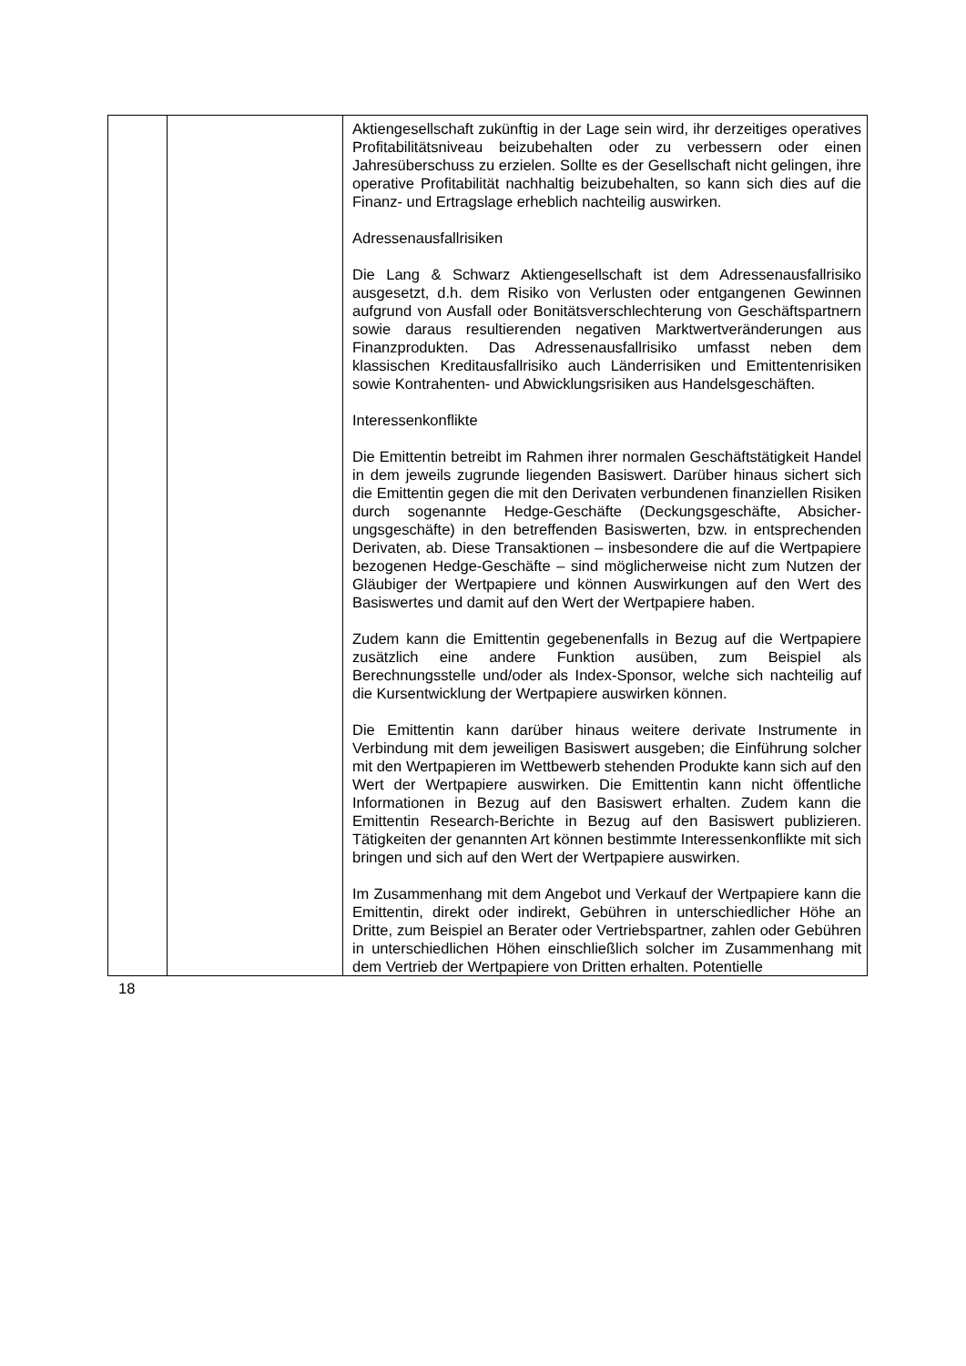| | | Aktiengesellschaft zukünftig in der Lage sein wird, ihr derzeitiges operatives Profitabilitätsniveau beizubehalten oder zu verbessern oder einen Jahresüberschuss zu erzielen. Sollte es der Gesellschaft nicht gelingen, ihre operative Profitabilität nachhaltig beizubehalten, so kann sich dies auf die Finanz- und Ertragslage erheblich nachteilig auswirken. Adressenausfallrisiken Die Lang & Schwarz Aktiengesellschaft ist dem Adressen­ausfallrisiko ausgesetzt, d.h. dem Risiko von Verlusten oder entgangenen Gewinnen aufgrund von Ausfall oder Bonitäts­verschlechterung von Geschäftspartnern sowie daraus resultierenden negativen Marktwertveränderungen aus Finanz­produkten. Das Adressenausfallrisiko umfasst neben dem klassischen Kreditausfallrisiko auch Länderrisiken und Emittentenrisiken sowie Kontrahenten- und Abwicklungsrisiken aus Handelsgeschäften. Interessenkonflikte Die Emittentin betreibt im Rahmen ihrer normalen Geschäftstätigkeit Handel in dem jeweils zugrunde liegenden Basiswert. Darüber hinaus sichert sich die Emittentin gegen die mit den Derivaten verbundenen finanziellen Risiken durch sogenannte Hedge-Geschäfte (Deckungsgeschäfte, Absicher­ungsgeschäfte) in den betreffenden Basiswerten, bzw. in entsprechenden Derivaten, ab. Diese Transaktionen – insbesondere die auf die Wertpapiere bezogenen Hedge-Ge­schäfte – sind möglicherweise nicht zum Nutzen der Gläubiger der Wertpapiere und können Auswirkungen auf den Wert des Basiswertes und damit auf den Wert der Wertpapiere haben. Zudem kann die Emittentin gegebenenfalls in Bezug auf die Wertpapiere zusätzlich eine andere Funktion ausüben, zum Beispiel als Berechnungsstelle und/oder als Index-Sponsor, welche sich nachteilig auf die Kursentwicklung der Wertpapiere auswirken können. Die Emittentin kann darüber hinaus weitere derivate Instrumente in Verbindung mit dem jeweiligen Basiswert ausgeben; die Einführung solcher mit den Wertpapieren im Wettbewerb stehenden Produkte kann sich auf den Wert der Wertpapiere auswirken. Die Emittentin kann nicht öffentliche Informationen in Bezug auf den Basiswert erhalten. Zudem kann die Emittentin Research-Berichte in Bezug auf den Basiswert publizieren. Tätigkeiten der genannten Art können bestimmte Interessenkonflikte mit sich bringen und sich auf den Wert der Wertpapiere auswirken. Im Zusammenhang mit dem Angebot und Verkauf der Wert­papiere kann die Emittentin, direkt oder indirekt, Gebühren in unterschiedlicher Höhe an Dritte, zum Beispiel an Berater oder Vertriebspartner, zahlen oder Gebühren in unterschiedlichen Höhen einschließlich solcher im Zusammenhang mit dem Vertrieb der Wertpapiere von Dritten erhalten. Potentielle |
18